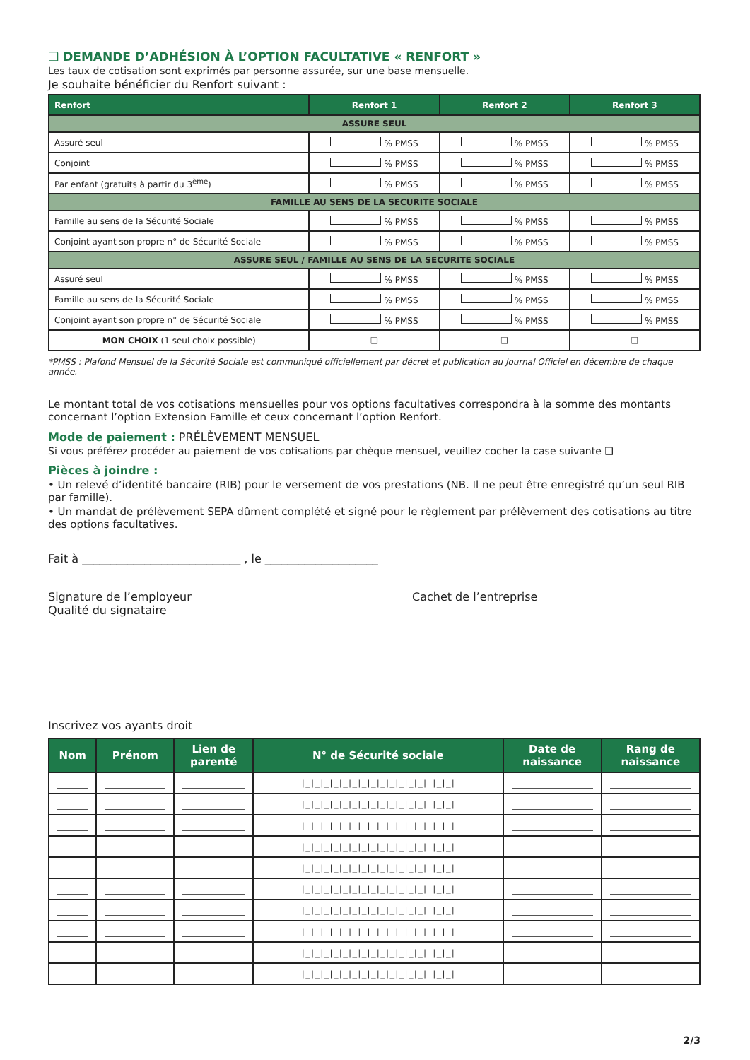❑ DEMANDE D’ADHÉSION À L’OPTION FACULTATIVE « RENFORT »
Les taux de cotisation sont exprimés par personne assurée, sur une base mensuelle.
Je souhaite bénéficier du Renfort suivant :
| Renfort | Renfort 1 | Renfort 2 | Renfort 3 |
| --- | --- | --- | --- |
| ASSURE SEUL | | | |
| Assuré seul | % PMSS | % PMSS | % PMSS |
| Conjoint | % PMSS | % PMSS | % PMSS |
| Par enfant (gratuits à partir du 3<sup>ème</sup>) | % PMSS | % PMSS | % PMSS |
| FAMILLE AU SENS DE LA SECURITE SOCIALE | | | |
| Famille au sens de la Sécurité Sociale | % PMSS | % PMSS | % PMSS |
| Conjoint ayant son propre n° de Sécurité Sociale | % PMSS | % PMSS | % PMSS |
| ASSURE SEUL / FAMILLE AU SENS DE LA SECURITE SOCIALE | | | |
| Assuré seul | % PMSS | % PMSS | % PMSS |
| Famille au sens de la Sécurité Sociale | % PMSS | % PMSS | % PMSS |
| Conjoint ayant son propre n° de Sécurité Sociale | % PMSS | % PMSS | % PMSS |
| MON CHOIX (1 seul choix possible) | ❑ | ❑ | ❑ |
*PMSS : Plafond Mensuel de la Sécurité Sociale est communiqué officiellement par décret et publication au Journal Officiel en décembre de chaque année.
Le montant total de vos cotisations mensuelles pour vos options facultatives correspondra à la somme des montants concernant l’option Extension Famille et ceux concernant l’option Renfort.
Mode de paiement : PRÉLÈVEMENT MENSUEL
Si vous préférez procéder au paiement de vos cotisations par chèque mensuel, veuillez cocher la case suivante ❑
Pièces à joindre :
• Un relevé d’identité bancaire (RIB) pour le versement de vos prestations (NB. Il ne peut être enregistré qu’un seul RIB par famille).
• Un mandat de prélèvement SEPA dûment complété et signé pour le règlement par prélèvement des cotisations au titre des options facultatives.
Fait à ____________________________ , le ____________________
Signature de l’employeur
Qualité du signataire
Cachet de l’entreprise
Inscrivez vos ayants droit
| Nom | Prénom | Lien de parenté | N° de Sécurité sociale | Date de naissance | Rang de naissance |
| --- | --- | --- | --- | --- | --- |
| | | | /_/_/_/_/_/_/_/_/_/_/_/_/_/ /_/_/ | | |
| | | | /_/_/_/_/_/_/_/_/_/_/_/_/_/ /_/_/ | | |
| | | | /_/_/_/_/_/_/_/_/_/_/_/_/_/ /_/_/ | | |
| | | | /_/_/_/_/_/_/_/_/_/_/_/_/_/ /_/_/ | | |
| | | | /_/_/_/_/_/_/_/_/_/_/_/_/_/ /_/_/ | | |
| | | | /_/_/_/_/_/_/_/_/_/_/_/_/_/ /_/_/ | | |
| | | | /_/_/_/_/_/_/_/_/_/_/_/_/_/ /_/_/ | | |
| | | | /_/_/_/_/_/_/_/_/_/_/_/_/_/ /_/_/ | | |
| | | | /_/_/_/_/_/_/_/_/_/_/_/_/_/ /_/_/ | | |
| | | | /_/_/_/_/_/_/_/_/_/_/_/_/_/ /_/_/ | | |
2/3